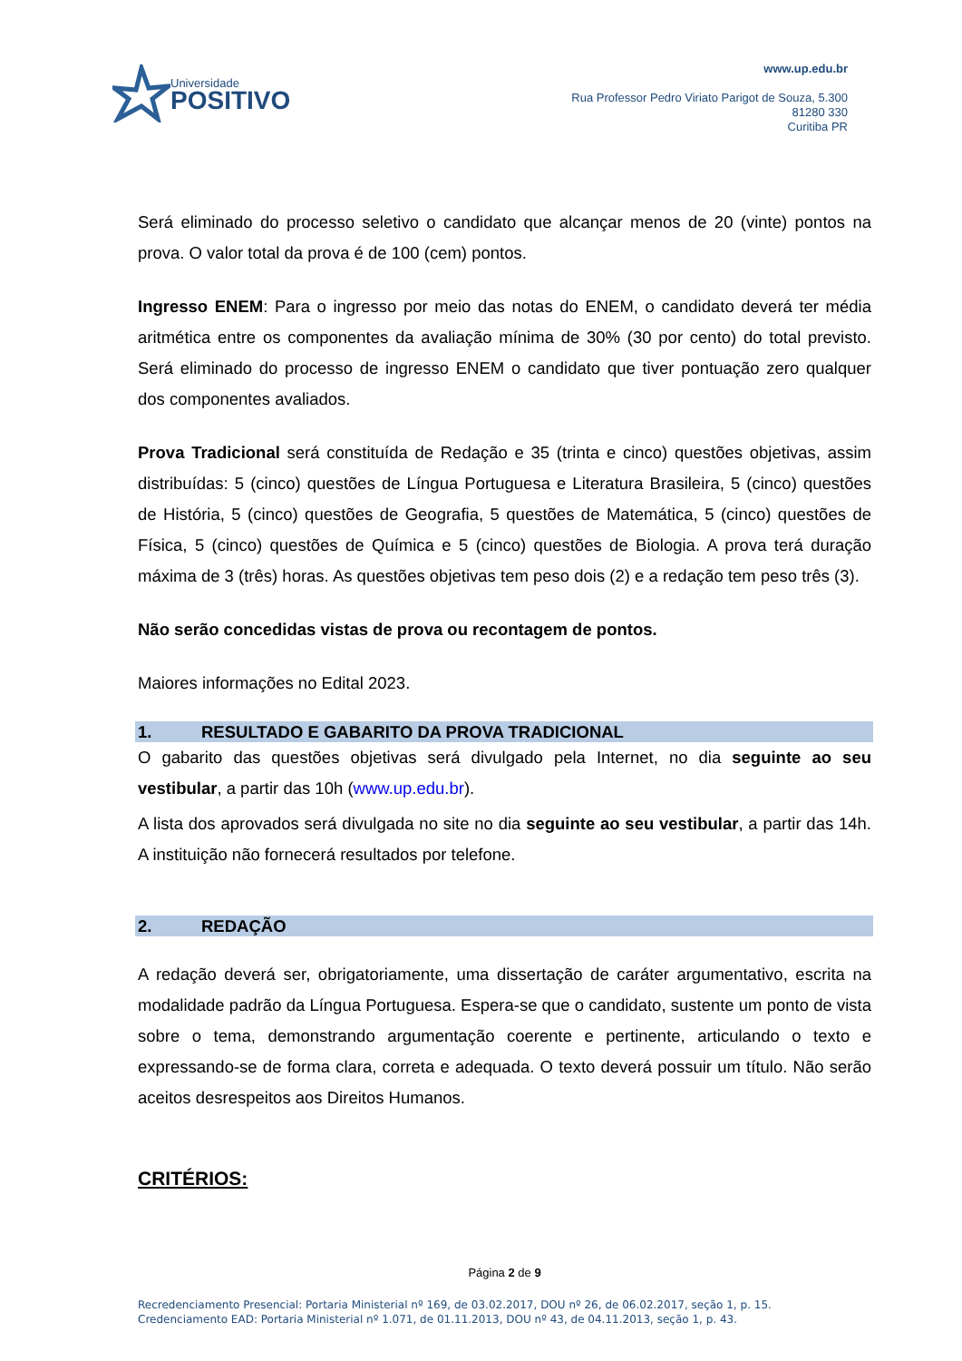Universidade
POSITIVO
www.up.edu.br
Rua Professor Pedro Viriato Parigot de Souza, 5.300
81280 330
Curitiba PR
Será eliminado do processo seletivo o candidato que alcançar menos de 20 (vinte) pontos na prova. O valor total da prova é de 100 (cem) pontos.
Ingresso ENEM: Para o ingresso por meio das notas do ENEM, o candidato deverá ter média aritmética entre os componentes da avaliação mínima de 30% (30 por cento) do total previsto. Será eliminado do processo de ingresso ENEM o candidato que tiver pontuação zero qualquer dos componentes avaliados.
Prova Tradicional será constituída de Redação e 35 (trinta e cinco) questões objetivas, assim distribuídas: 5 (cinco) questões de Língua Portuguesa e Literatura Brasileira, 5 (cinco) questões de História, 5 (cinco) questões de Geografia, 5 questões de Matemática, 5 (cinco) questões de Física, 5 (cinco) questões de Química e 5 (cinco) questões de Biologia. A prova terá duração máxima de 3 (três) horas. As questões objetivas tem peso dois (2) e a redação tem peso três (3).
Não serão concedidas vistas de prova ou recontagem de pontos.
Maiores informações no Edital 2023.
1. RESULTADO E GABARITO DA PROVA TRADICIONAL
O gabarito das questões objetivas será divulgado pela Internet, no dia seguinte ao seu vestibular, a partir das 10h (www.up.edu.br).
A lista dos aprovados será divulgada no site no dia seguinte ao seu vestibular, a partir das 14h. A instituição não fornecerá resultados por telefone.
2. REDAÇÃO
A redação deverá ser, obrigatoriamente, uma dissertação de caráter argumentativo, escrita na modalidade padrão da Língua Portuguesa. Espera-se que o candidato, sustente um ponto de vista sobre o tema, demonstrando argumentação coerente e pertinente, articulando o texto e expressando-se de forma clara, correta e adequada. O texto deverá possuir um título. Não serão aceitos desrespeitos aos Direitos Humanos.
CRITÉRIOS:
Página 2 de 9
Recredenciamento Presencial: Portaria Ministerial nº 169, de 03.02.2017, DOU nº 26, de 06.02.2017, seção 1, p. 15.
Credenciamento EAD: Portaria Ministerial nº 1.071, de 01.11.2013, DOU nº 43, de 04.11.2013, seção 1, p. 43.